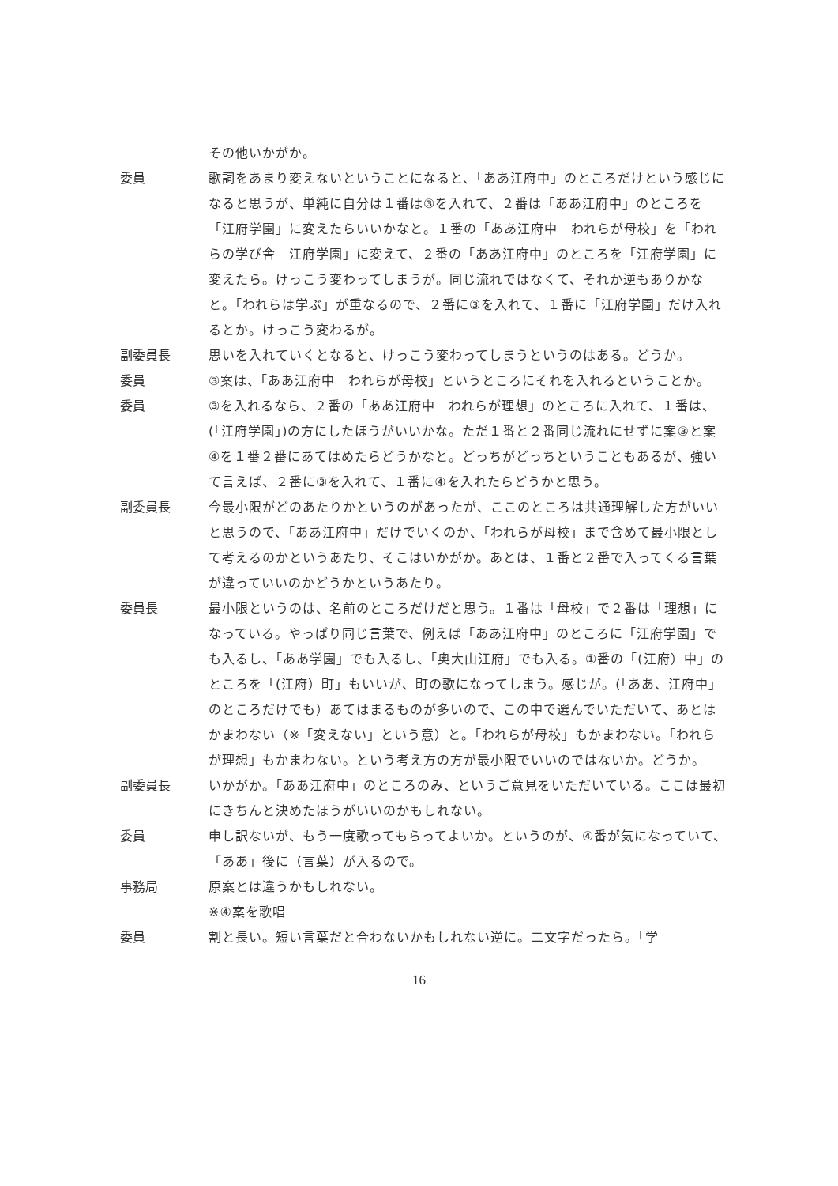その他いかがか。
委員 歌詞をあまり変えないということになると、「ああ江府中」のところだけという感じになると思うが、単純に自分は１番は③を入れて、２番は「ああ江府中」のところを「江府学園」に変えたらいいかなと。１番の「ああ江府中　われらが母校」を「われらの学び舎　江府学園」に変えて、２番の「ああ江府中」のところを「江府学園」に変えたら。けっこう変わってしまうが。同じ流れではなくて、それか逆もありかなと。「われらは学ぶ」が重なるので、２番に③を入れて、１番に「江府学園」だけ入れるとか。けっこう変わるが。
副委員長 思いを入れていくとなると、けっこう変わってしまうというのはある。どうか。
委員 ③案は、「ああ江府中　われらが母校」というところにそれを入れるということか。
委員 ③を入れるなら、２番の「ああ江府中　われらが理想」のところに入れて、１番は、(「江府学園」)の方にしたほうがいいかな。ただ１番と２番同じ流れにせずに案③と案④を１番２番にあてはめたらどうかなと。どっちがどっちということもあるが、強いて言えば、２番に③を入れて、１番に④を入れたらどうかと思う。
副委員長 今最小限がどのあたりかというのがあったが、ここのところは共通理解した方がいいと思うので、「ああ江府中」だけでいくのか、「われらが母校」まで含めて最小限として考えるのかというあたり、そこはいかがか。あとは、１番と２番で入ってくる言葉が違っていいのかどうかというあたり。
委員長 最小限というのは、名前のところだけだと思う。１番は「母校」で２番は「理想」になっている。やっぱり同じ言葉で、例えば「ああ江府中」のところに「江府学園」でも入るし、「ああ学園」でも入るし、「奥大山江府」でも入る。①番の「(江府）中」のところを「(江府）町」もいいが、町の歌になってしまう。感じが。(「ああ、江府中」のところだけでも）あてはまるものが多いので、この中で選んでいただいて、あとはかまわない（※「変えない」という意）と。「われらが母校」もかまわない。「われらが理想」もかまわない。という考え方の方が最小限でいいのではないか。どうか。
副委員長 いかがか。「ああ江府中」のところのみ、というご意見をいただいている。ここは最初にきちんと決めたほうがいいのかもしれない。
委員 申し訳ないが、もう一度歌ってもらってよいか。というのが、④番が気になっていて、「ああ」後に（言葉）が入るので。
事務局 原案とは違うかもしれない。
※④案を歌唱
委員 割と長い。短い言葉だと合わないかもしれない逆に。二文字だったら。「学
16